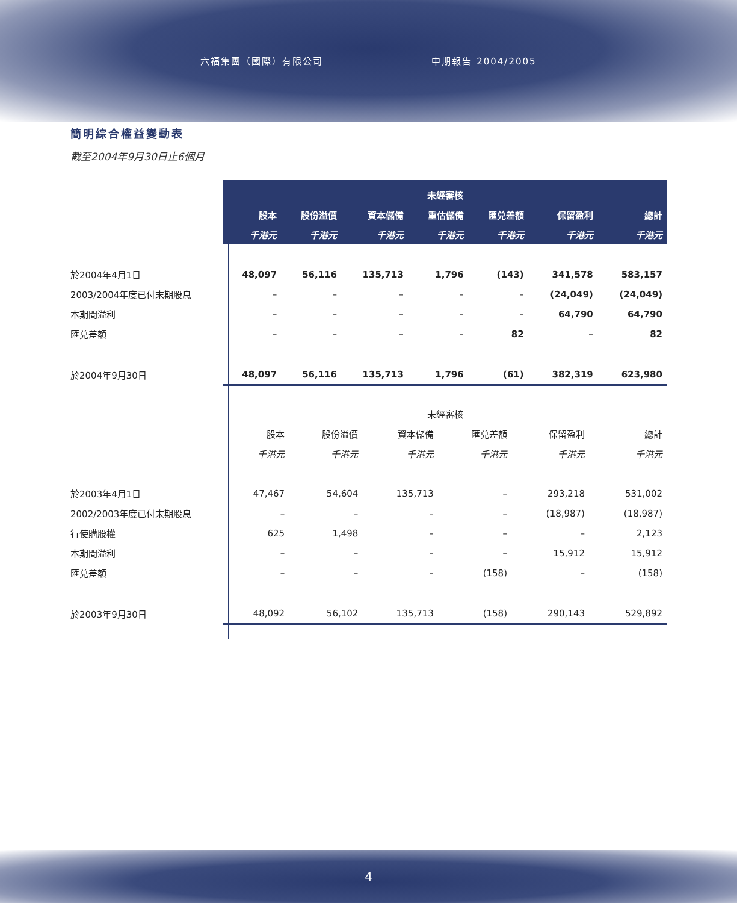六福集團（國際）有限公司 中期報告 2004/2005
簡明綜合權益變動表
截至2004年9月30日止6個月
| | 未經審核 | | | | | | |
| --- | --- | --- | --- | --- | --- | --- | --- |
| | 股本 | 股份溢價 | 資本儲備 | 重估儲備 | 匯兑差額 | 保留盈利 | 總計 |
| | 千港元 | 千港元 | 千港元 | 千港元 | 千港元 | 千港元 | 千港元 |
| 於2004年4月1日 | 48,097 | 56,116 | 135,713 | 1,796 | (143) | 341,578 | 583,157 |
| 2003/2004年度已付末期股息 | – | – | – | – | – | (24,049) | (24,049) |
| 本期間溢利 | – | – | – | – | – | 64,790 | 64,790 |
| 匯兑差額 | – | – | – | – | 82 | – | 82 |
| 於2004年9月30日 | 48,097 | 56,116 | 135,713 | 1,796 | (61) | 382,319 | 623,980 |
| | 未經審核 | | | | | |
| | 股本 | 股份溢價 | 資本儲備 | 匯兑差額 | 保留盈利 | 總計 |
| | 千港元 | 千港元 | 千港元 | 千港元 | 千港元 | 千港元 |
| 於2003年4月1日 | 47,467 | 54,604 | 135,713 | – | 293,218 | 531,002 |
| 2002/2003年度已付末期股息 | – | – | – | – | (18,987) | (18,987) |
| 行使購股權 | 625 | 1,498 | – | – | – | 2,123 |
| 本期間溢利 | – | – | – | – | 15,912 | 15,912 |
| 匯兑差額 | – | – | – | (158) | – | (158) |
| 於2003年9月30日 | 48,092 | 56,102 | 135,713 | (158) | 290,143 | 529,892 |
4